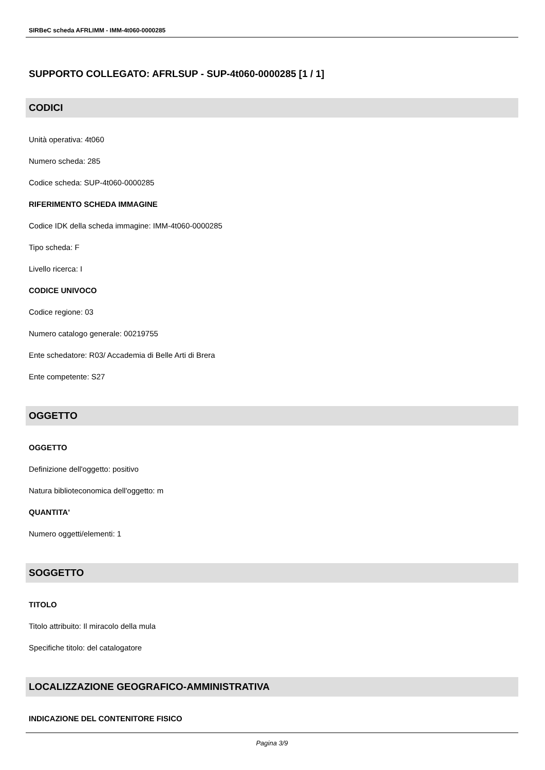SIRBeC scheda AFRLIMM - IMM-4t060-0000285
SUPPORTO COLLEGATO: AFRLSUP - SUP-4t060-0000285 [1 / 1]
CODICI
Unità operativa: 4t060
Numero scheda: 285
Codice scheda: SUP-4t060-0000285
RIFERIMENTO SCHEDA IMMAGINE
Codice IDK della scheda immagine: IMM-4t060-0000285
Tipo scheda: F
Livello ricerca: I
CODICE UNIVOCO
Codice regione: 03
Numero catalogo generale: 00219755
Ente schedatore: R03/ Accademia di Belle Arti di Brera
Ente competente: S27
OGGETTO
OGGETTO
Definizione dell'oggetto: positivo
Natura biblioteconomica dell'oggetto: m
QUANTITA'
Numero oggetti/elementi: 1
SOGGETTO
TITOLO
Titolo attribuito: Il miracolo della mula
Specifiche titolo: del catalogatore
LOCALIZZAZIONE GEOGRAFICO-AMMINISTRATIVA
INDICAZIONE DEL CONTENITORE FISICO
Pagina 3/9